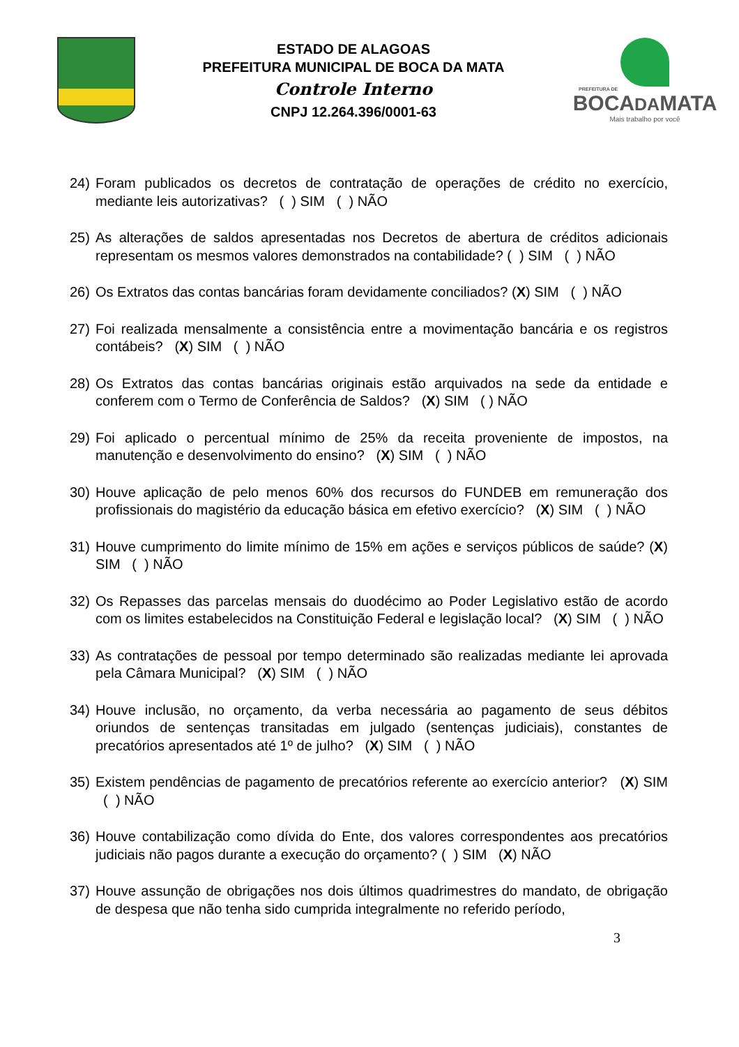ESTADO DE ALAGOAS
PREFEITURA MUNICIPAL DE BOCA DA MATA
Controle Interno
CNPJ 12.264.396/0001-63
PREFEITURA DE
BOCADAMATA
Mais trabalho por você
24) Foram publicados os decretos de contratação de operações de crédito no exercício, mediante leis autorizativas? ( ) SIM ( ) NÃO
25) As alterações de saldos apresentadas nos Decretos de abertura de créditos adicionais representam os mesmos valores demonstrados na contabilidade? ( ) SIM ( ) NÃO
26) Os Extratos das contas bancárias foram devidamente conciliados? (X) SIM ( ) NÃO
27) Foi realizada mensalmente a consistência entre a movimentação bancária e os registros contábeis? (X) SIM ( ) NÃO
28) Os Extratos das contas bancárias originais estão arquivados na sede da entidade e conferem com o Termo de Conferência de Saldos? (X) SIM ( ) NÃO
29) Foi aplicado o percentual mínimo de 25% da receita proveniente de impostos, na manutenção e desenvolvimento do ensino? (X) SIM ( ) NÃO
30) Houve aplicação de pelo menos 60% dos recursos do FUNDEB em remuneração dos profissionais do magistério da educação básica em efetivo exercício? (X) SIM ( ) NÃO
31) Houve cumprimento do limite mínimo de 15% em ações e serviços públicos de saúde? (X) SIM ( ) NÃO
32) Os Repasses das parcelas mensais do duodécimo ao Poder Legislativo estão de acordo com os limites estabelecidos na Constituição Federal e legislação local? (X) SIM ( ) NÃO
33) As contratações de pessoal por tempo determinado são realizadas mediante lei aprovada pela Câmara Municipal? (X) SIM ( ) NÃO
34) Houve inclusão, no orçamento, da verba necessária ao pagamento de seus débitos oriundos de sentenças transitadas em julgado (sentenças judiciais), constantes de precatórios apresentados até 1º de julho? (X) SIM ( ) NÃO
35) Existem pendências de pagamento de precatórios referente ao exercício anterior? (X) SIM ( ) NÃO
36) Houve contabilização como dívida do Ente, dos valores correspondentes aos precatórios judiciais não pagos durante a execução do orçamento? ( ) SIM (X) NÃO
37) Houve assunção de obrigações nos dois últimos quadrimestres do mandato, de obrigação de despesa que não tenha sido cumprida integralmente no referido período,
3